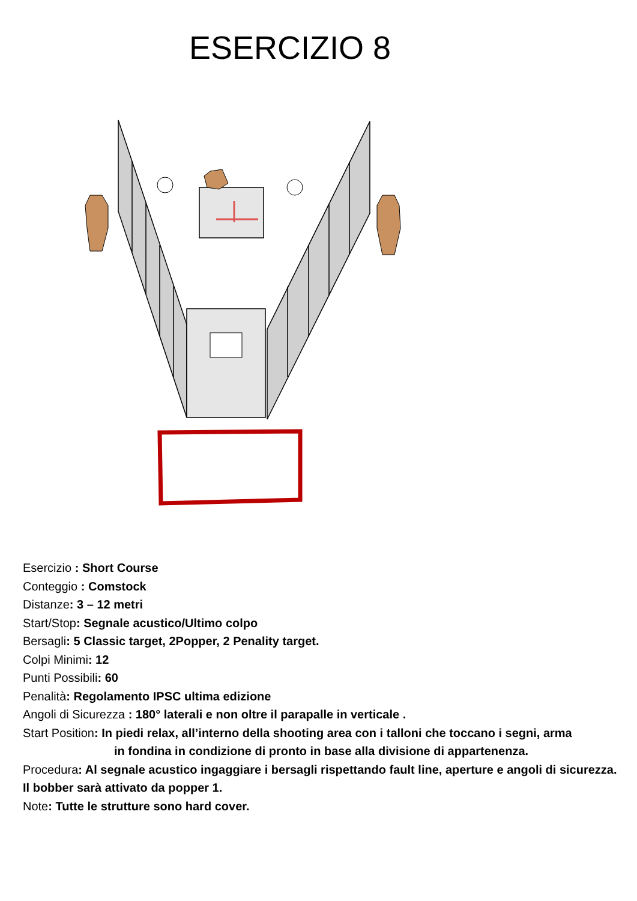ESERCIZIO 8
Esercizio : Short Course
Conteggio : Comstock
Distanze: 3 – 12 metri
Start/Stop: Segnale acustico/Ultimo colpo
Bersagli: 5 Classic target, 2Popper, 2 Penality target.
Colpi Minimi: 12
Punti Possibili: 60
Penalità: Regolamento IPSC ultima edizione
Angoli di Sicurezza : 180° laterali e non oltre il parapalle in verticale .
Start Position: In piedi relax, all’interno della shooting area con i talloni che toccano i segni, arma
in fondina in condizione di pronto in base alla divisione di appartenenza.
Procedura: Al segnale acustico ingaggiare i bersagli rispettando fault line, aperture e angoli di sicurezza. Il bobber sarà attivato da popper 1.
Note: Tutte le strutture sono hard cover.